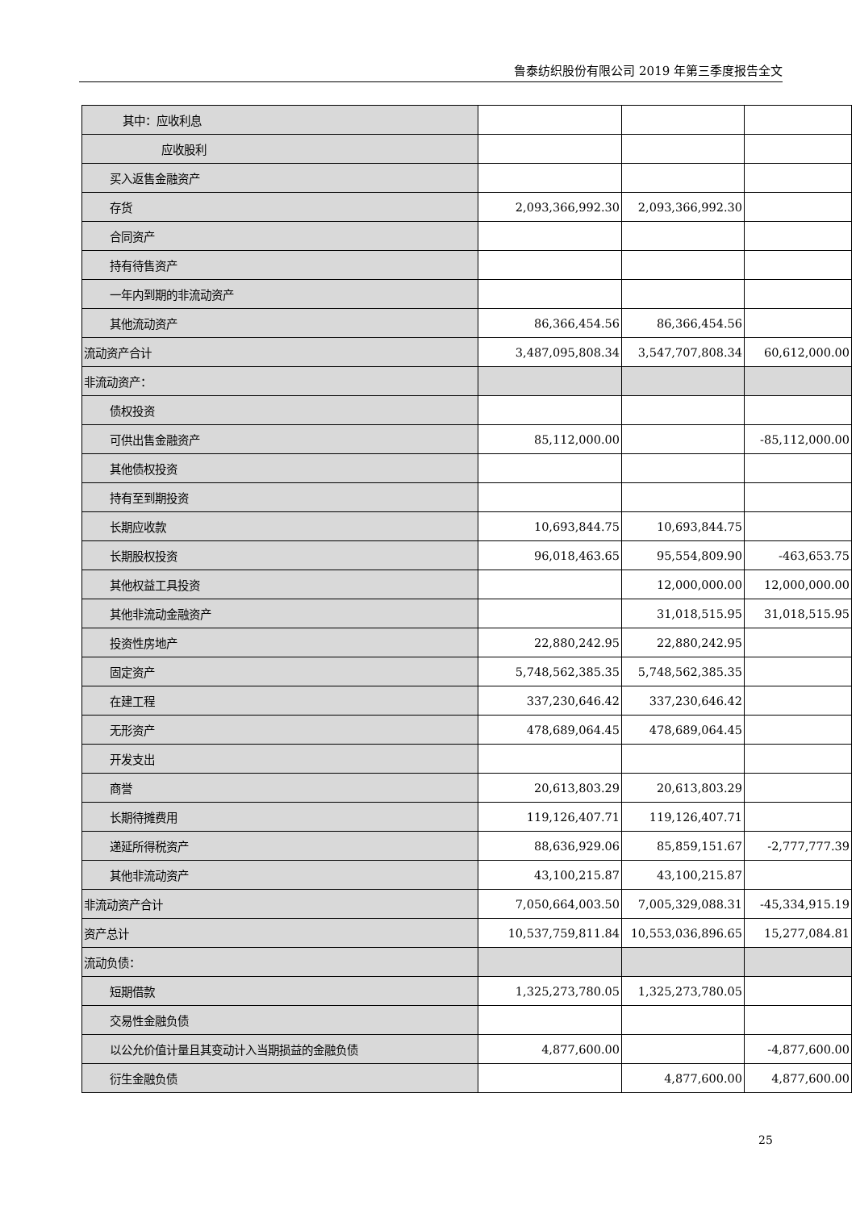鲁泰纺织股份有限公司 2019 年第三季度报告全文
| 其中：应收利息 | | | |
| 应收股利 | | | |
| 买入返售金融资产 | | | |
| 存货 | 2,093,366,992.30 | 2,093,366,992.30 | |
| 合同资产 | | | |
| 持有待售资产 | | | |
| 一年内到期的非流动资产 | | | |
| 其他流动资产 | 86,366,454.56 | 86,366,454.56 | |
| 流动资产合计 | 3,487,095,808.34 | 3,547,707,808.34 | 60,612,000.00 |
| 非流动资产： | | | |
| 债权投资 | | | |
| 可供出售金融资产 | 85,112,000.00 | | -85,112,000.00 |
| 其他债权投资 | | | |
| 持有至到期投资 | | | |
| 长期应收款 | 10,693,844.75 | 10,693,844.75 | |
| 长期股权投资 | 96,018,463.65 | 95,554,809.90 | -463,653.75 |
| 其他权益工具投资 | | 12,000,000.00 | 12,000,000.00 |
| 其他非流动金融资产 | | 31,018,515.95 | 31,018,515.95 |
| 投资性房地产 | 22,880,242.95 | 22,880,242.95 | |
| 固定资产 | 5,748,562,385.35 | 5,748,562,385.35 | |
| 在建工程 | 337,230,646.42 | 337,230,646.42 | |
| 无形资产 | 478,689,064.45 | 478,689,064.45 | |
| 开发支出 | | | |
| 商誉 | 20,613,803.29 | 20,613,803.29 | |
| 长期待摊费用 | 119,126,407.71 | 119,126,407.71 | |
| 递延所得税资产 | 88,636,929.06 | 85,859,151.67 | -2,777,777.39 |
| 其他非流动资产 | 43,100,215.87 | 43,100,215.87 | |
| 非流动资产合计 | 7,050,664,003.50 | 7,005,329,088.31 | -45,334,915.19 |
| 资产总计 | 10,537,759,811.84 | 10,553,036,896.65 | 15,277,084.81 |
| 流动负债： | | | |
| 短期借款 | 1,325,273,780.05 | 1,325,273,780.05 | |
| 交易性金融负债 | | | |
| 以公允价值计量且其变动计入当期损益的金融负债 | 4,877,600.00 | | -4,877,600.00 |
| 衍生金融负债 | | 4,877,600.00 | 4,877,600.00 |
25